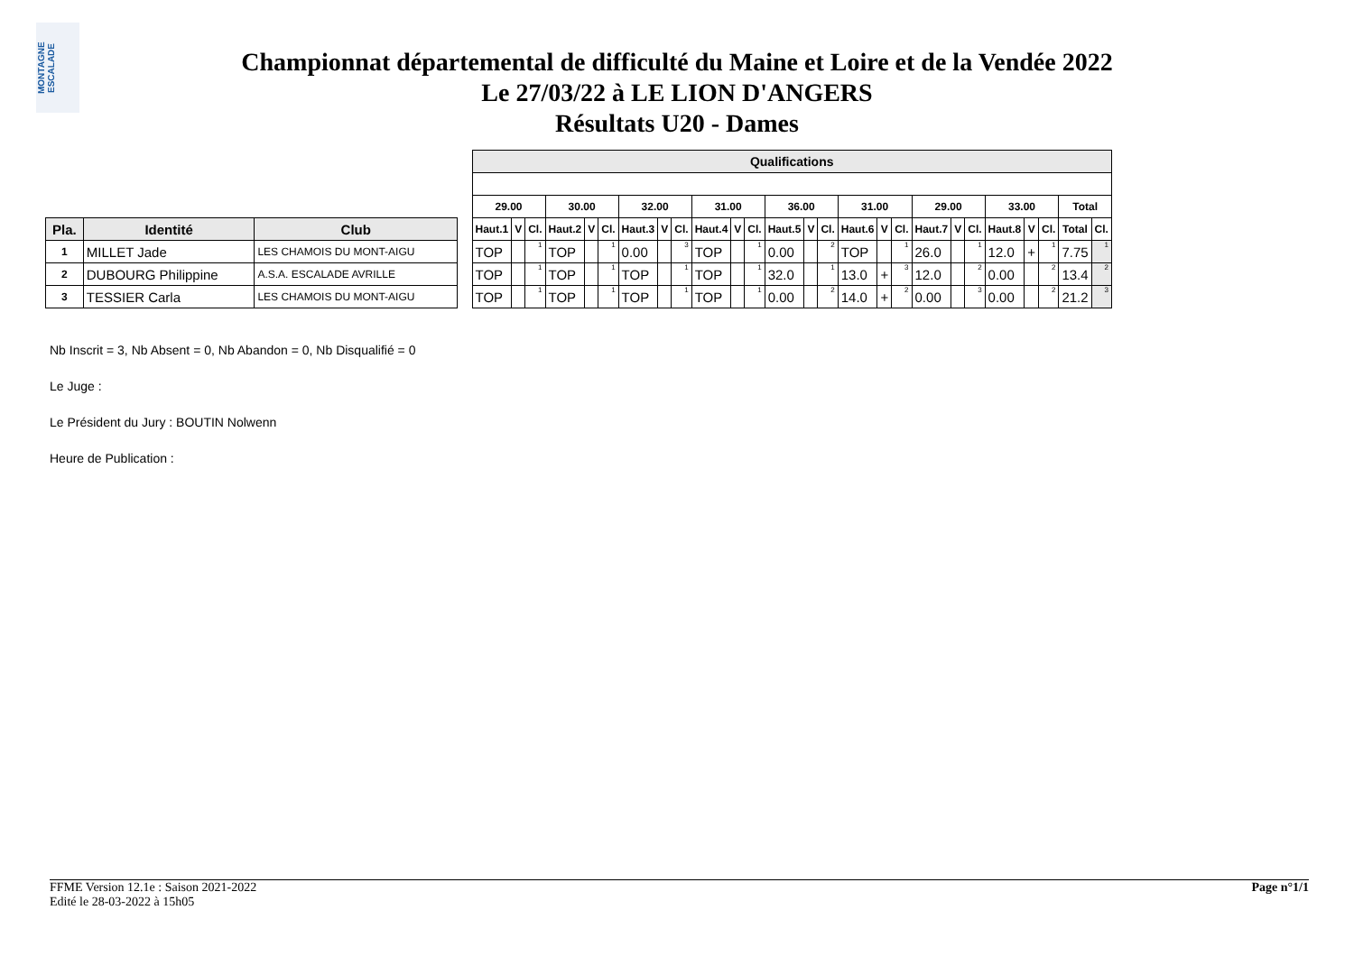MONTAGNE ESCALADE
Championnat départemental de difficulté du Maine et Loire et de la Vendée 2022
Le 27/03/22 à LE LION D'ANGERS
Résultats U20 - Dames
| | | | | Qualifications | | | | | | | | | | | | | | | | | | | | | | | | | |
| | | | | 29.00 | | | 30.00 | | | 32.00 | | | 31.00 | | | 36.00 | | | 31.00 | | | 29.00 | | | 33.00 | | | Total | |
| Pla. | Identité | Club | | Haut.1 | V | Cl. | Haut.2 | V | Cl. | Haut.3 | V | Cl. | Haut.4 | V | Cl. | Haut.5 | V | Cl. | Haut.6 | V | Cl. | Haut.7 | V | Cl. | Haut.8 | V | Cl. | Total | Cl. |
| 1 | MILLET Jade | LES CHAMOIS DU MONT-AIGU | | TOP | | 1 | TOP | | 1 | 0.00 | | 3 | TOP | | 1 | 0.00 | | 2 | TOP | | 1 | 26.0 | | 1 | 12.0 | + | 1 | 7.75 | 1 |
| 2 | DUBOURG Philippine | A.S.A. ESCALADE AVRILLE | | TOP | | 1 | TOP | | 1 | TOP | | 1 | TOP | | 1 | 32.0 | | 1 | 13.0 | + | 3 | 12.0 | | 2 | 0.00 | | 2 | 13.4 | 2 |
| 3 | TESSIER Carla | LES CHAMOIS DU MONT-AIGU | | TOP | | 1 | TOP | | 1 | TOP | | 1 | TOP | | 1 | 0.00 | | 2 | 14.0 | + | 2 | 0.00 | | 3 | 0.00 | | 2 | 21.2 | 3 |
Nb Inscrit = 3, Nb Absent = 0, Nb Abandon = 0, Nb Disqualifié = 0
Le Juge :
Le Président du Jury : BOUTIN Nolwenn
Heure de Publication :
FFME Version 12.1e : Saison 2021-2022
Edité le 28-03-2022 à 15h05
Page n°1/1